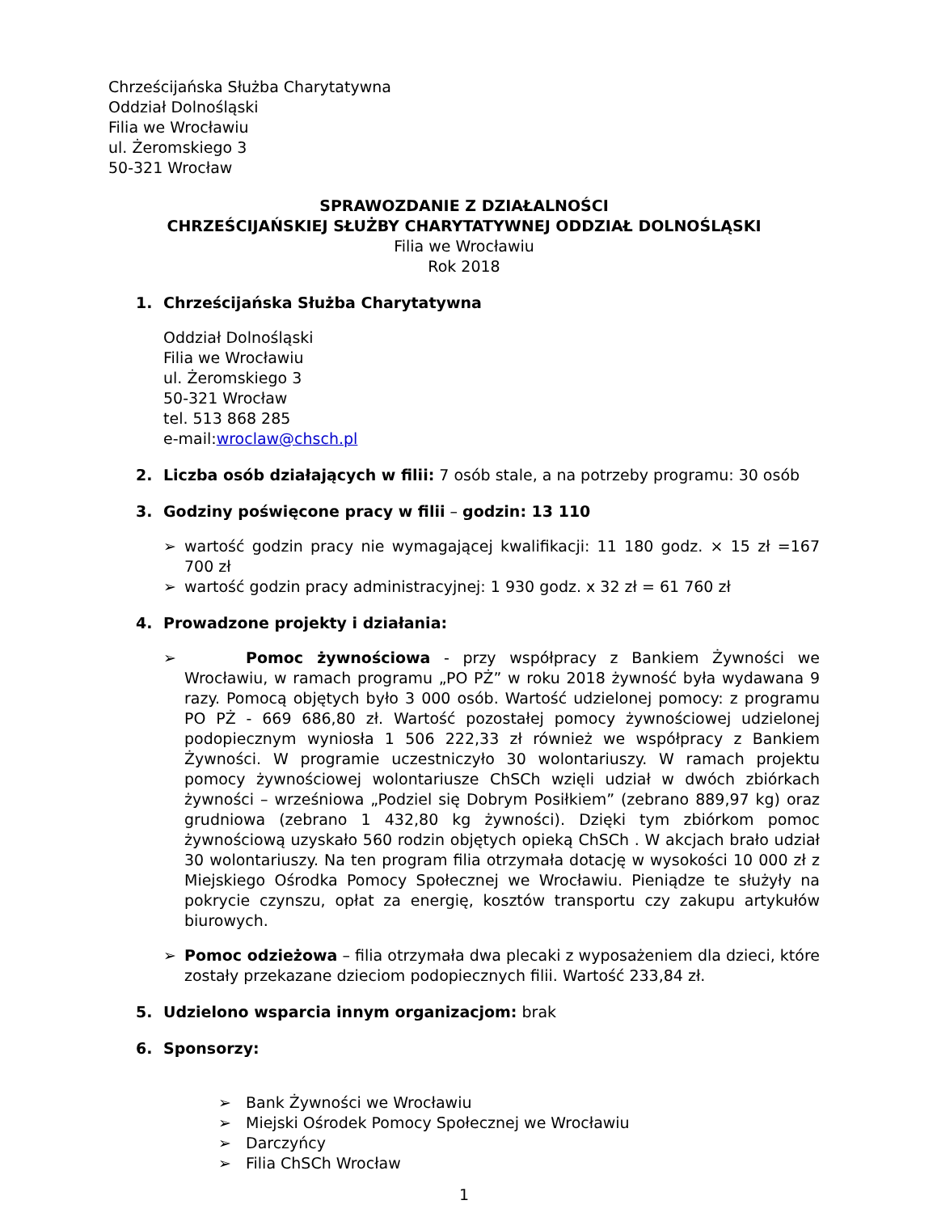Chrześcijańska Służba Charytatywna
Oddział Dolnośląski
Filia we Wrocławiu
ul. Żeromskiego 3
50-321 Wrocław
SPRAWOZDANIE Z DZIAŁALNOŚCI
CHRZEŚCIJAŃSKIEJ SŁUŻBY CHARYTATYWNEJ ODDZIAŁ DOLNOŚLĄSKI
Filia we Wrocławiu
Rok 2018
1. Chrześcijańska Służba Charytatywna
Oddział Dolnośląski
Filia we Wrocławiu
ul. Żeromskiego 3
50-321 Wrocław
tel. 513 868 285
e-mail:wroclaw@chsch.pl
2. Liczba osób działających w filii: 7 osób stale, a na potrzeby programu: 30 osób
3. Godziny poświęcone pracy w filii – godzin: 13 110
➢ wartość godzin pracy nie wymagającej kwalifikacji: 11 180 godz. × 15 zł =167 700 zł
➢ wartość godzin pracy administracyjnej: 1 930 godz. x 32 zł = 61 760 zł
4. Prowadzone projekty i działania:
➢ Pomoc żywnościowa - przy współpracy z Bankiem Żywności we Wrocławiu, w ramach programu „PO PŻ” w roku 2018 żywność była wydawana 9 razy. Pomocą objętych było 3 000 osób. Wartość udzielonej pomocy: z programu PO PŻ - 669 686,80 zł. Wartość pozostałej pomocy żywnościowej udzielonej podopiecznym wyniosła 1 506 222,33 zł również we współpracy z Bankiem Żywności. W programie uczestniczyło 30 wolontariuszy. W ramach projektu pomocy żywnościowej wolontariusze ChSCh wzięli udział w dwóch zbiórkach żywności – wrześniowa „Podziel się Dobrym Posiłkiem” (zebrano 889,97 kg) oraz grudniowa (zebrano 1 432,80 kg żywności). Dzięki tym zbiórkom pomoc żywnościową uzyskało 560 rodzin objętych opieką ChSCh . W akcjach brało udział 30 wolontariuszy. Na ten program filia otrzymała dotację w wysokości 10 000 zł z Miejskiego Ośrodka Pomocy Społecznej we Wrocławiu. Pieniądze te służyły na pokrycie czynszu, opłat za energię, kosztów transportu czy zakupu artykułów biurowych.
➢ Pomoc odzieżowa – filia otrzymała dwa plecaki z wyposażeniem dla dzieci, które zostały przekazane dzieciom podopiecznych filii. Wartość 233,84 zł.
5. Udzielono wsparcia innym organizacjom: brak
6. Sponsorzy:
➢ Bank Żywności we Wrocławiu
➢ Miejski Ośrodek Pomocy Społecznej we Wrocławiu
➢ Darczyńcy
➢ Filia ChSCh Wrocław
1